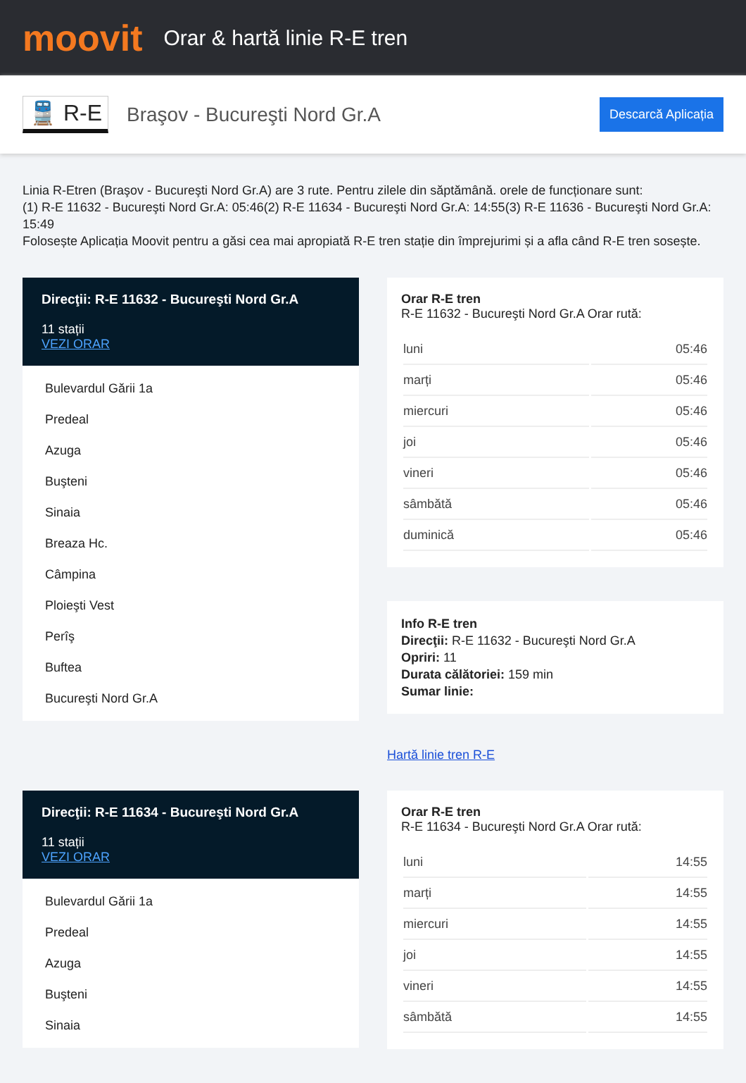moovit
Orar & hartă linie R-E tren
🚆 R-E
Braşov - Bucureşti Nord Gr.A
Descarcă Aplicația
Linia R-Etren (Braşov - Bucureşti Nord Gr.A) are 3 rute. Pentru zilele din săptămână. orele de funcționare sunt:
(1) R-E 11632 - Bucureşti Nord Gr.A: 05:46(2) R-E 11634 - Bucureşti Nord Gr.A: 14:55(3) R-E 11636 - Bucureşti Nord Gr.A: 15:49
Folosește Aplicația Moovit pentru a găsi cea mai apropiată R-E tren stație din împrejurimi și a afla când R-E tren sosește.
Direcţii: R-E 11632 - Bucureşti Nord Gr.A
11 stații
VEZI ORAR
Bulevardul Gării 1a
Predeal
Azuga
Buşteni
Sinaia
Breaza Hc.
Câmpina
Ploieşti Vest
Perîş
Buftea
Bucureşti Nord Gr.A
Orar R-E tren
R-E 11632 - Bucureşti Nord Gr.A Orar rută:
| luni | 05:46 |
| marți | 05:46 |
| miercuri | 05:46 |
| joi | 05:46 |
| vineri | 05:46 |
| sâmbătă | 05:46 |
| duminică | 05:46 |
Info R-E tren
Direcţii: R-E 11632 - Bucureşti Nord Gr.A
Opriri: 11
Durata călătoriei: 159 min
Sumar linie:
Hartă linie tren R-E
Direcţii: R-E 11634 - Bucureşti Nord Gr.A
11 stații
VEZI ORAR
Bulevardul Gării 1a
Predeal
Azuga
Buşteni
Sinaia
Orar R-E tren
R-E 11634 - Bucureşti Nord Gr.A Orar rută:
| luni | 14:55 |
| marți | 14:55 |
| miercuri | 14:55 |
| joi | 14:55 |
| vineri | 14:55 |
| sâmbătă | 14:55 |